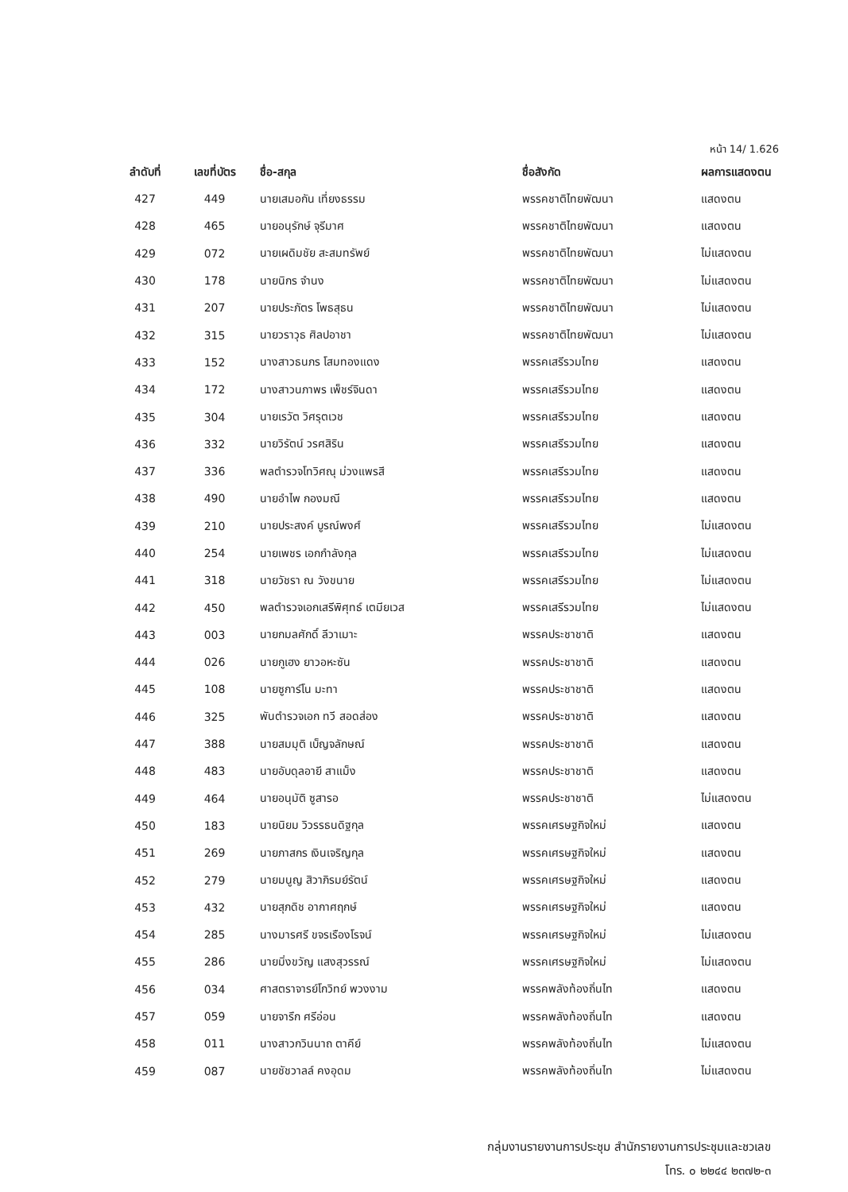หน้า 14/ 1.626
| ลำดับที่ | เลขที่บัตร | ชื่อ-สกุล | ชื่อสังกัด | ผลการแสดงตน |
| --- | --- | --- | --- | --- |
| 427 | 449 | นายเสมอกัน เที่ยงธรรม | พรรคชาติไทยพัฒนา | แสดงตน |
| 428 | 465 | นายอนุรักษ์ จุรีมาศ | พรรคชาติไทยพัฒนา | แสดงตน |
| 429 | 072 | นายเผดิมชัย สะสมทรัพย์ | พรรคชาติไทยพัฒนา | ไม่แสดงตน |
| 430 | 178 | นายนิกร จำนง | พรรคชาติไทยพัฒนา | ไม่แสดงตน |
| 431 | 207 | นายประภัตร โพธสุธน | พรรคชาติไทยพัฒนา | ไม่แสดงตน |
| 432 | 315 | นายวราวุธ ศิลปอาชา | พรรคชาติไทยพัฒนา | ไม่แสดงตน |
| 433 | 152 | นางสาวธนภร โสมทองแดง | พรรคเสรีรวมไทย | แสดงตน |
| 434 | 172 | นางสาวนภาพร เพ็ชร์จินดา | พรรคเสรีรวมไทย | แสดงตน |
| 435 | 304 | นายเรวัต วิศรุตเวช | พรรคเสรีรวมไทย | แสดงตน |
| 436 | 332 | นายวิรัตน์ วรศสิริน | พรรคเสรีรวมไทย | แสดงตน |
| 437 | 336 | พลตำรวจโทวิศณุ ม่วงแพรสี | พรรคเสรีรวมไทย | แสดงตน |
| 438 | 490 | นายอำไพ กองมณี | พรรคเสรีรวมไทย | แสดงตน |
| 439 | 210 | นายประสงค์ บูรณ์พงศ์ | พรรคเสรีรวมไทย | ไม่แสดงตน |
| 440 | 254 | นายเพชร เอกกำลังกุล | พรรคเสรีรวมไทย | ไม่แสดงตน |
| 441 | 318 | นายวัชรา ณ วังขนาย | พรรคเสรีรวมไทย | ไม่แสดงตน |
| 442 | 450 | พลตำรวจเอกเสรีพิศุทธ์ เตมียเวส | พรรคเสรีรวมไทย | ไม่แสดงตน |
| 443 | 003 | นายกมลศักดิ์ ลีวาเมาะ | พรรคประชาชาติ | แสดงตน |
| 444 | 026 | นายกูเฮง ยาวอหะซัน | พรรคประชาชาติ | แสดงตน |
| 445 | 108 | นายซูการ์โน มะทา | พรรคประชาชาติ | แสดงตน |
| 446 | 325 | พันตำรวจเอก ทวี สอดส่อง | พรรคประชาชาติ | แสดงตน |
| 447 | 388 | นายสมมุติ เบ็ญจลักษณ์ | พรรคประชาชาติ | แสดงตน |
| 448 | 483 | นายอับดุลอายี สาแม็ง | พรรคประชาชาติ | แสดงตน |
| 449 | 464 | นายอนุมัติ ซูสารอ | พรรคประชาชาติ | ไม่แสดงตน |
| 450 | 183 | นายนิยม วิวรรธนดิฐกุล | พรรคเศรษฐกิจใหม่ | แสดงตน |
| 451 | 269 | นายภาสกร เงินเจริญกุล | พรรคเศรษฐกิจใหม่ | แสดงตน |
| 452 | 279 | นายมนูญ สิวาภิรมย์รัตน์ | พรรคเศรษฐกิจใหม่ | แสดงตน |
| 453 | 432 | นายสุภดิช อากาศฤกษ์ | พรรคเศรษฐกิจใหม่ | แสดงตน |
| 454 | 285 | นางมารศรี ขจรเรืองโรจน์ | พรรคเศรษฐกิจใหม่ | ไม่แสดงตน |
| 455 | 286 | นายมิ่งขวัญ แสงสุวรรณ์ | พรรคเศรษฐกิจใหม่ | ไม่แสดงตน |
| 456 | 034 | ศาสตราจารย์โกวิทย์ พวงงาม | พรรคพลังท้องถิ่นไท | แสดงตน |
| 457 | 059 | นายจารึก ศรีอ่อน | พรรคพลังท้องถิ่นไท | แสดงตน |
| 458 | 011 | นางสาวกวินนาถ ตาคีย์ | พรรคพลังท้องถิ่นไท | ไม่แสดงตน |
| 459 | 087 | นายชัชวาลล์ คงอุดม | พรรคพลังท้องถิ่นไท | ไม่แสดงตน |
กลุ่มงานรายงานการประชุม สำนักรายงานการประชุมและชวเลข
โทร. ๐ ๒๒๔๔ ๒๓๗๒-๓